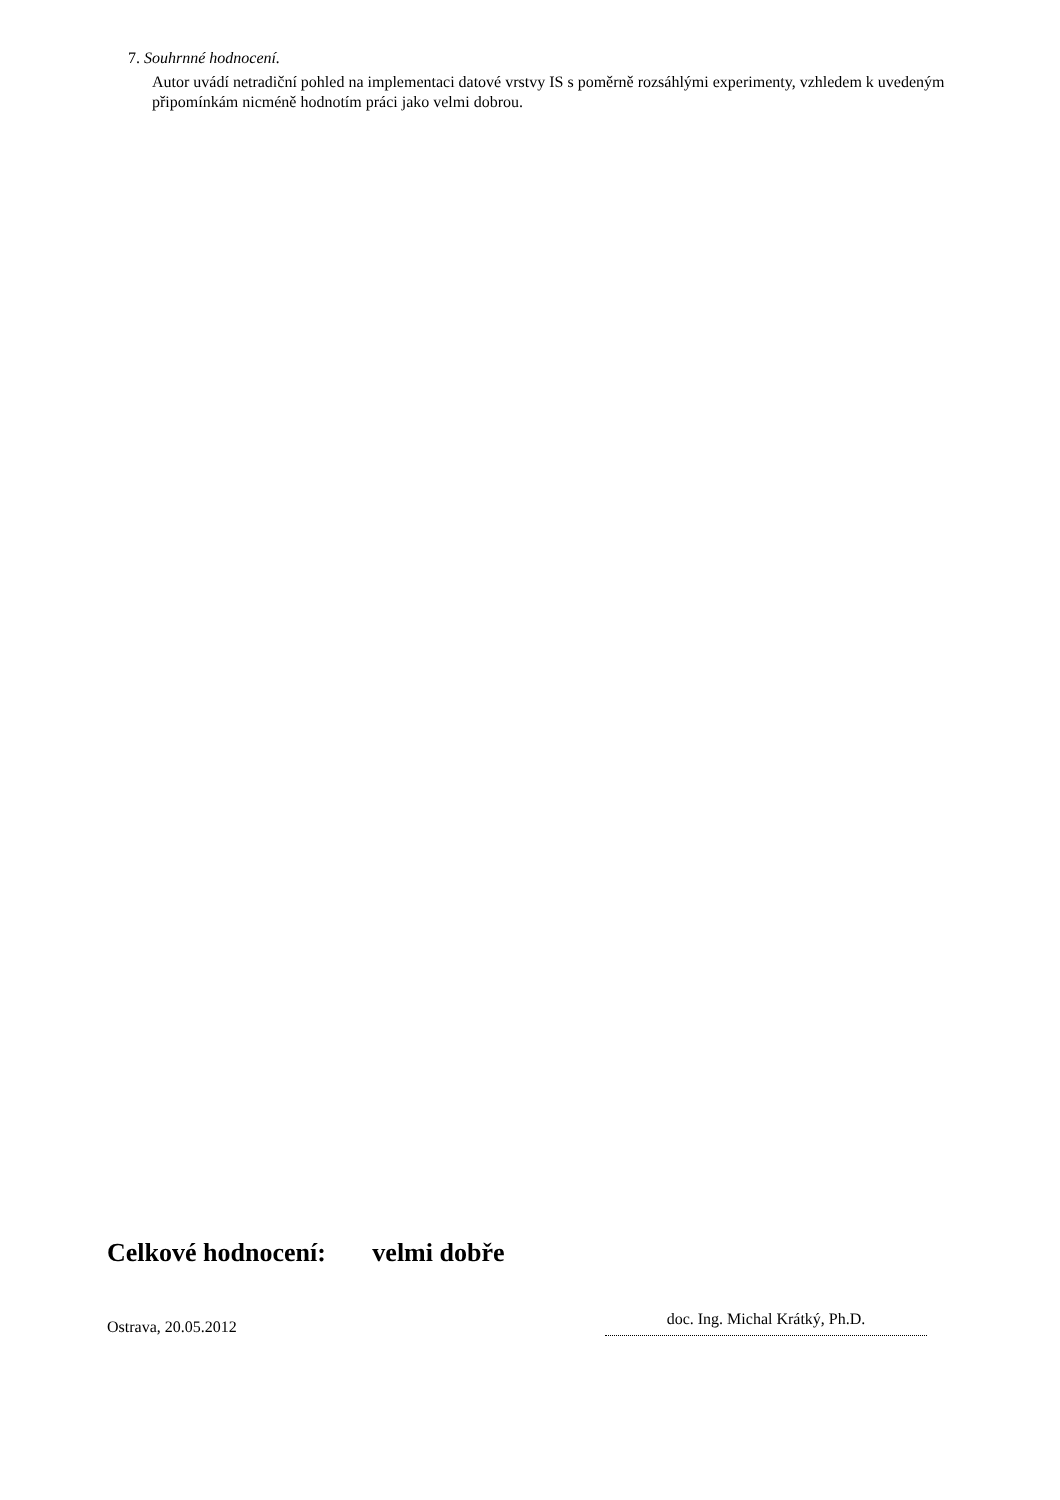7. Souhrnné hodnocení.
Autor uvádí netradiční pohled na implementaci datové vrstvy IS s poměrně rozsáhlými experimenty, vzhledem k uvedeným připomínkám nicméně hodnotím práci jako velmi dobrou.
Celkové hodnocení: velmi dobře
Ostrava, 20.05.2012
doc. Ing. Michal Krátký, Ph.D.